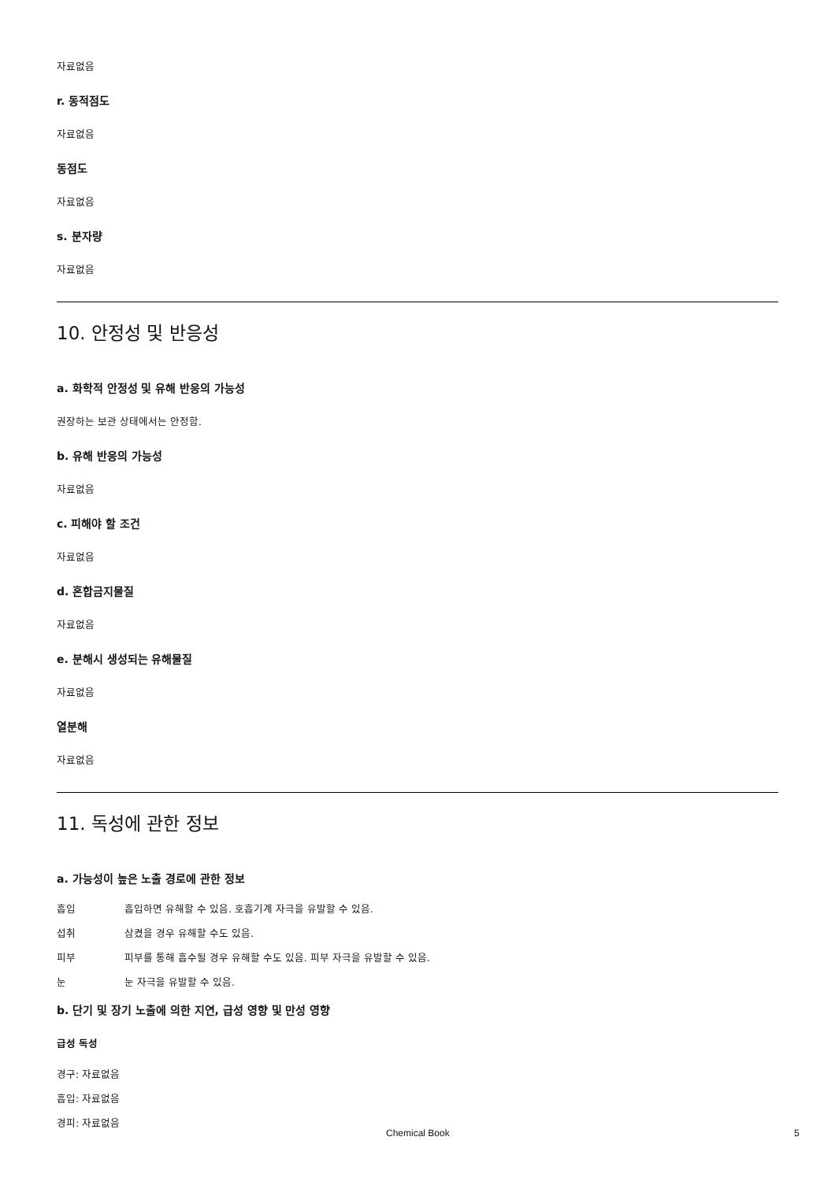자료없음
r. 동적점도
자료없음
동점도
자료없음
s. 분자량
자료없음
10. 안정성 및 반응성
a. 화학적 안정성 및 유해 반응의 가능성
권장하는 보관 상태에서는 안정함.
b. 유해 반응의 가능성
자료없음
c. 피해야 할 조건
자료없음
d. 혼합금지물질
자료없음
e. 분해시 생성되는 유해물질
자료없음
열분해
자료없음
11. 독성에 관한 정보
a. 가능성이 높은 노출 경로에 관한 정보
흡입 흡입하면 유해할 수 있음. 호흡기계 자극을 유발할 수 있음.
섭취 삼켰을 경우 유해할 수도 있음.
피부 피부를 통해 흡수될 경우 유해할 수도 있음. 피부 자극을 유발할 수 있음.
눈 눈 자극을 유발할 수 있음.
b. 단기 및 장기 노출에 의한 지연, 급성 영향 및 만성 영향
급성 독성
경구: 자료없음
흡입: 자료없음
경피: 자료없음
Chemical Book 5